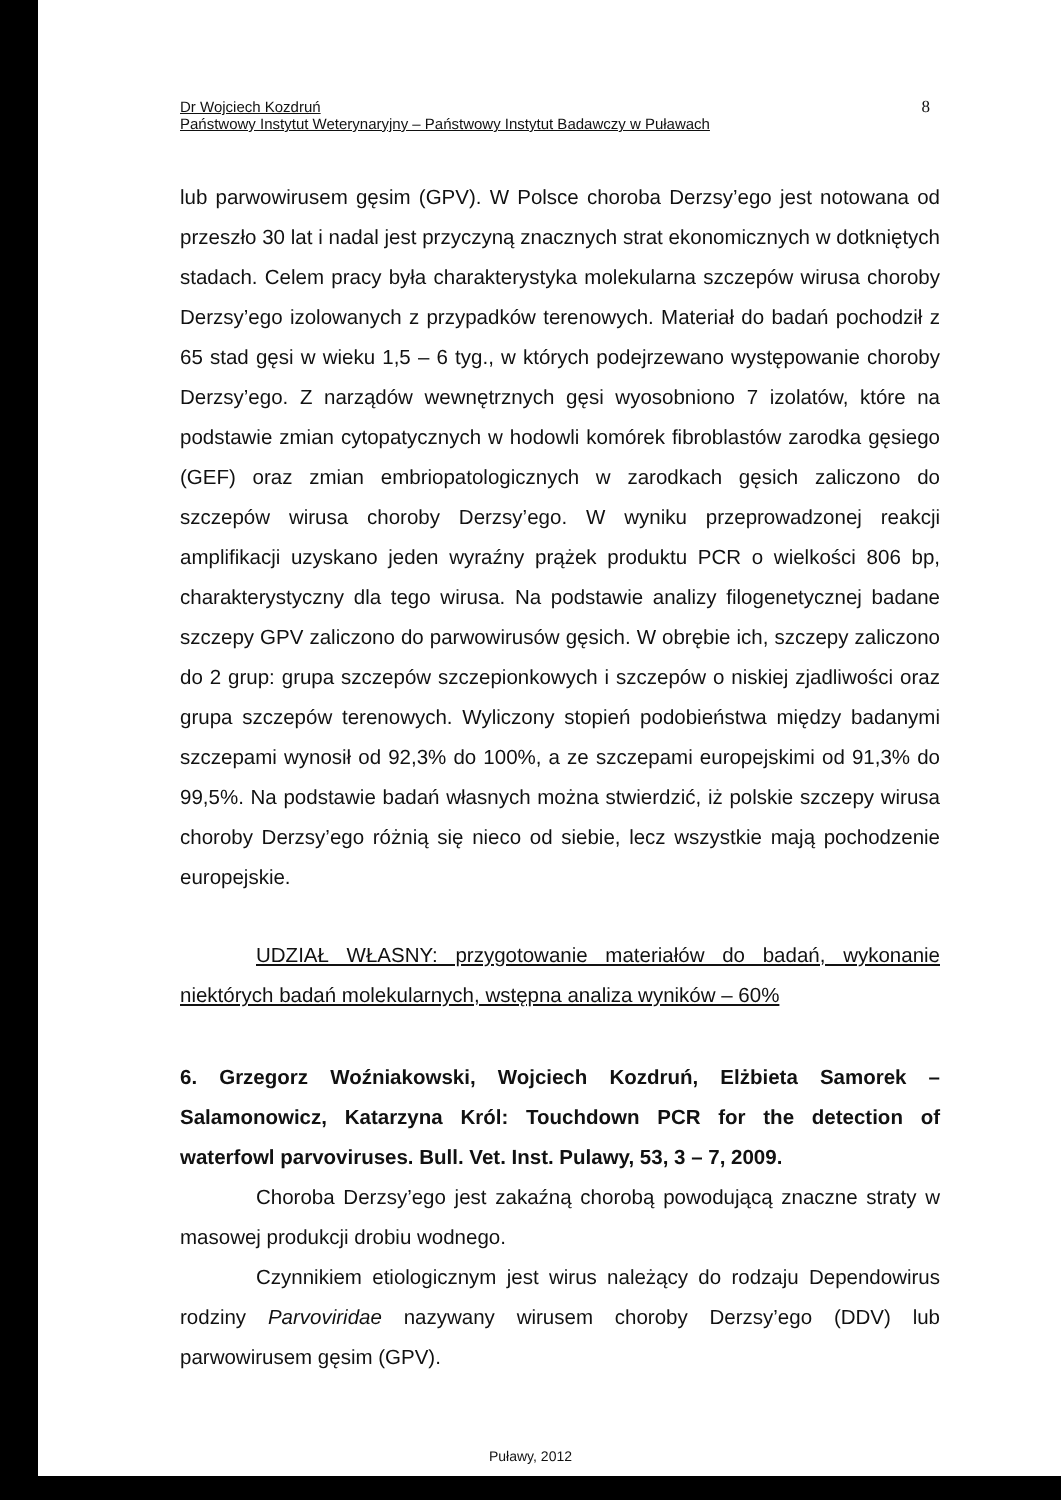Dr Wojciech Kozdruń
Państwowy Instytut Weterynaryjny – Państwowy Instytut Badawczy w Puławach
8
lub parwowirusem gęsim (GPV). W Polsce choroba Derzsy’ego jest notowana od przeszło 30 lat i nadal jest przyczyną znacznych strat ekonomicznych w dotkniętych stadach. Celem pracy była charakterystyka molekularna szczepów wirusa choroby Derzsy’ego izolowanych z przypadków terenowych. Materiał do badań pochodził z 65 stad gęsi w wieku 1,5 – 6 tyg., w których podejrzewano występowanie choroby Derzsy’ego. Z narządów wewnętrznych gęsi wyosobniono 7 izolatów, które na podstawie zmian cytopatycznych w hodowli komórek fibroblastów zarodka gęsiego (GEF) oraz zmian embriopatologicznych w zarodkach gęsich zaliczono do szczepów wirusa choroby Derzsy’ego. W wyniku przeprowadzonej reakcji amplifikacji uzyskano jeden wyraźny prążek produktu PCR o wielkości 806 bp, charakterystyczny dla tego wirusa. Na podstawie analizy filogenetycznej badane szczepy GPV zaliczono do parwowirusów gęsich. W obrębie ich, szczepy zaliczono do 2 grup: grupa szczepów szczepionkowych i szczepów o niskiej zjadliwości oraz grupa szczepów terenowych. Wyliczony stopień podobieństwa między badanymi szczepami wynosił od 92,3% do 100%, a ze szczepami europejskimi od 91,3% do 99,5%. Na podstawie badań własnych można stwierdzić, iż polskie szczepy wirusa choroby Derzsy’ego różnią się nieco od siebie, lecz wszystkie mają pochodzenie europejskie.
UDZIAŁ WŁASNY: przygotowanie materiałów do badań, wykonanie niektórych badań molekularnych, wstępna analiza wyników – 60%
6. Grzegorz Woźniakowski, Wojciech Kozdruń, Elżbieta Samorek – Salamonowicz, Katarzyna Król: Touchdown PCR for the detection of waterfowl parvoviruses. Bull. Vet. Inst. Pulawy, 53, 3 – 7, 2009.
Choroba Derzsy’ego jest zakaźną chorobą powodującą znaczne straty w masowej produkcji drobiu wodnego.
Czynnikiem etiologicznym jest wirus należący do rodzaju Dependowirus rodziny Parvoviridae nazywany wirusem choroby Derzsy’ego (DDV) lub parwowirusem gęsim (GPV).
Puławy, 2012